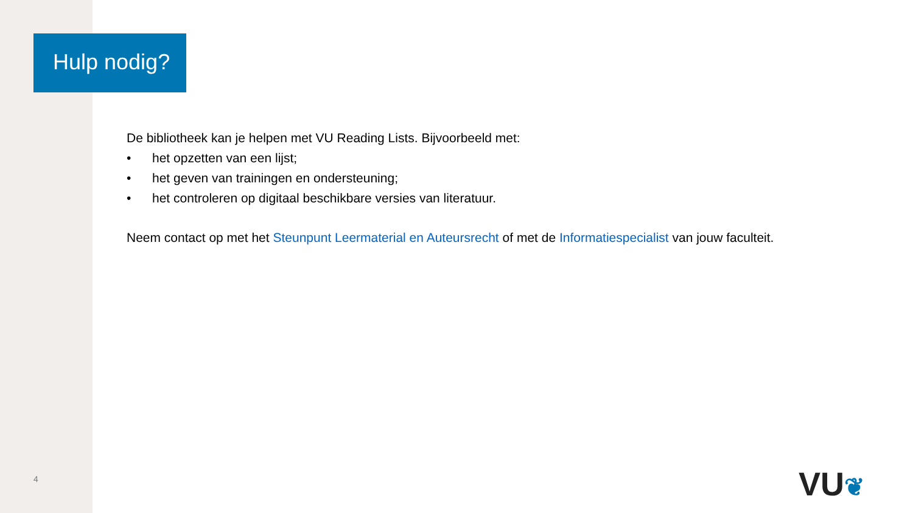Hulp nodig?
De bibliotheek kan je helpen met VU Reading Lists. Bijvoorbeeld met:
• het opzetten van een lijst;
• het geven van trainingen en ondersteuning;
• het controleren op digitaal beschikbare versies van literatuur.
Neem contact op met het Steunpunt Leermaterial en Auteursrecht of met de Informatiespecialist van jouw faculteit.
4 VU❦